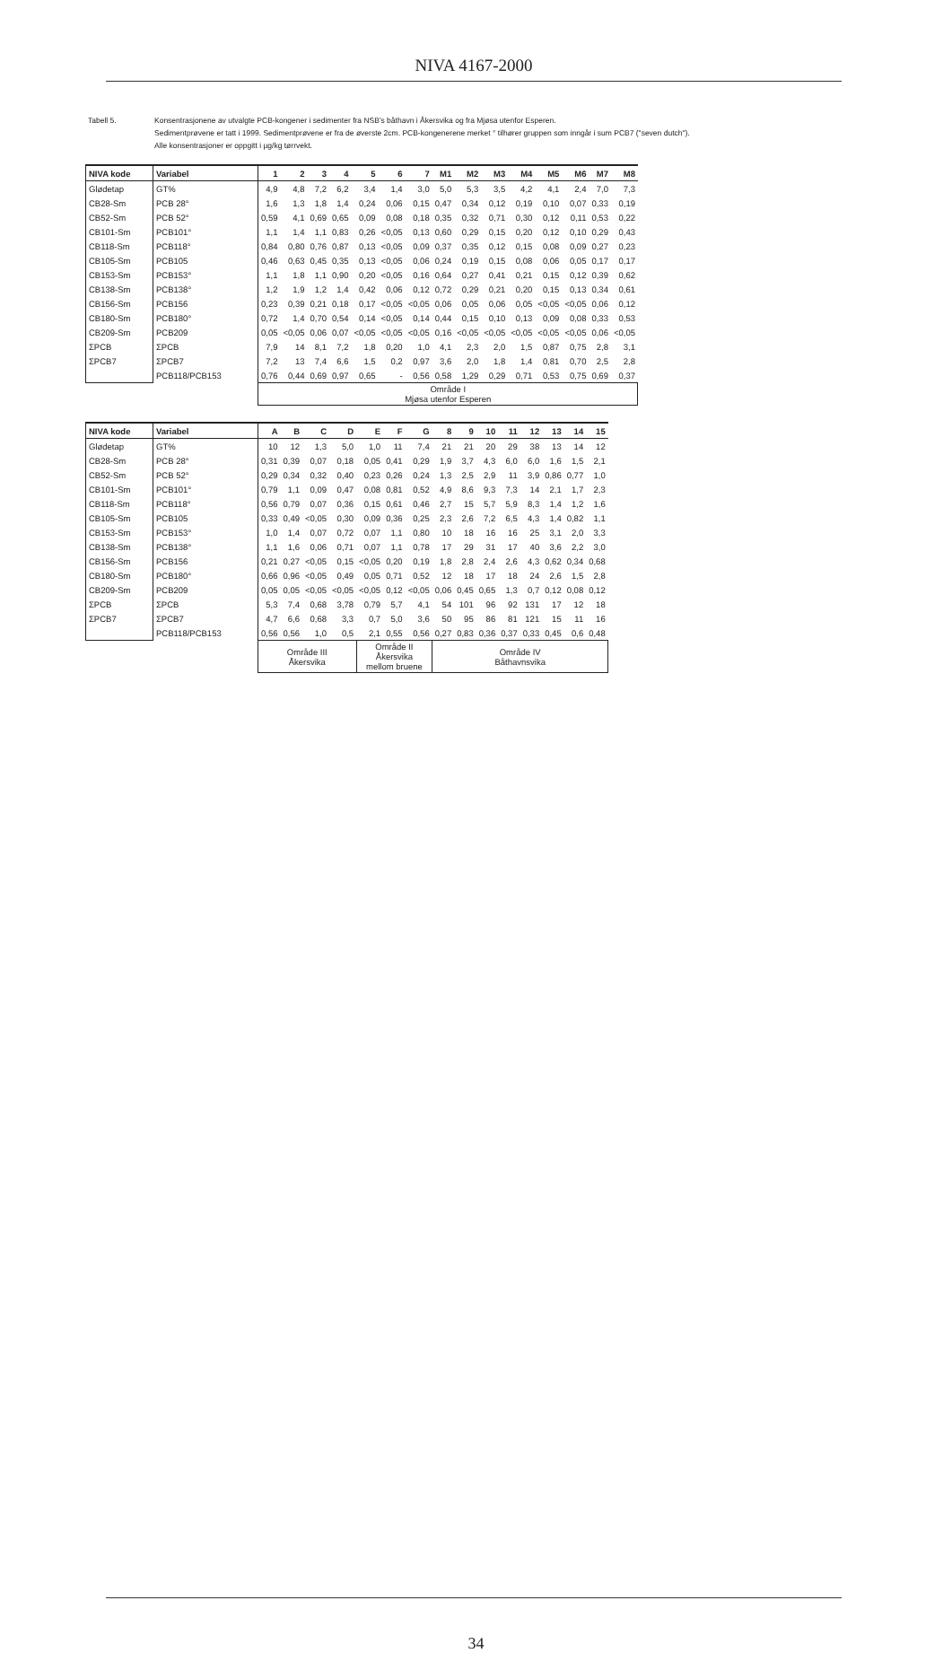NIVA 4167-2000
Tabell 5. Konsentrasjonene av utvalgte PCB-kongener i sedimenter fra NSB's båthavn i Åkersvika og fra Mjøsa utenfor Esperen.
Sedimentprøvene er tatt i 1999. Sedimentprøvene er fra de øverste 2cm. PCB-kongenerene merket ° tilhører gruppen som inngår i sum PCB7 ("seven dutch").
Alle konsentrasjoner er oppgitt i µg/kg tørrvekt.
| NIVA kode | Variabel | 1 | 2 | 3 | 4 | 5 | 6 | 7 | M1 | M2 | M3 | M4 | M5 | M6 | M7 | M8 |
| --- | --- | --- | --- | --- | --- | --- | --- | --- | --- | --- | --- | --- | --- | --- | --- | --- |
| Glødetap | GT% | 4,9 | 4,8 | 7,2 | 6,2 | 3,4 | 1,4 | 3,0 | 5,0 | 5,3 | 3,5 | 4,2 | 4,1 | 2,4 | 7,0 | 7,3 |
| CB28-Sm | PCB 28° | 1,6 | 1,3 | 1,8 | 1,4 | 0,24 | 0,06 | 0,15 | 0,47 | 0,34 | 0,12 | 0,19 | 0,10 | 0,07 | 0,33 | 0,19 |
| CB52-Sm | PCB 52° | 0,59 | 4,1 | 0,69 | 0,65 | 0,09 | 0,08 | 0,18 | 0,35 | 0,32 | 0,71 | 0,30 | 0,12 | 0,11 | 0,53 | 0,22 |
| CB101-Sm | PCB101° | 1,1 | 1,4 | 1,1 | 0,83 | 0,26 | <0,05 | 0,13 | 0,60 | 0,29 | 0,15 | 0,20 | 0,12 | 0,10 | 0,29 | 0,43 |
| CB118-Sm | PCB118° | 0,84 | 0,80 | 0,76 | 0,87 | 0,13 | <0,05 | 0,09 | 0,37 | 0,35 | 0,12 | 0,15 | 0,08 | 0,09 | 0,27 | 0,23 |
| CB105-Sm | PCB105 | 0,46 | 0,63 | 0,45 | 0,35 | 0,13 | <0,05 | 0,06 | 0,24 | 0,19 | 0,15 | 0,08 | 0,06 | 0,05 | 0,17 | 0,17 |
| CB153-Sm | PCB153° | 1,1 | 1,8 | 1,1 | 0,90 | 0,20 | <0,05 | 0,16 | 0,64 | 0,27 | 0,41 | 0,21 | 0,15 | 0,12 | 0,39 | 0,62 |
| CB138-Sm | PCB138° | 1,2 | 1,9 | 1,2 | 1,4 | 0,42 | 0,06 | 0,12 | 0,72 | 0,29 | 0,21 | 0,20 | 0,15 | 0,13 | 0,34 | 0,61 |
| CB156-Sm | PCB156 | 0,23 | 0,39 | 0,21 | 0,18 | 0,17 | <0,05 | <0,05 | 0,06 | 0,05 | 0,06 | 0,05 | <0,05 | <0,05 | 0,06 | 0,12 |
| CB180-Sm | PCB180° | 0,72 | 1,4 | 0,70 | 0,54 | 0,14 | <0,05 | 0,14 | 0,44 | 0,15 | 0,10 | 0,13 | 0,09 | 0,08 | 0,33 | 0,53 |
| CB209-Sm | PCB209 | 0,05 | <0,05 | 0,06 | 0,07 | <0,05 | <0,05 | <0,05 | 0,16 | <0,05 | <0,05 | <0,05 | <0,05 | <0,05 | 0,06 | <0,05 |
| ΣPCB | ΣPCB | 7,9 | 14 | 8,1 | 7,2 | 1,8 | 0,20 | 1,0 | 4,1 | 2,3 | 2,0 | 1,5 | 0,87 | 0,75 | 2,8 | 3,1 |
| ΣPCB7 | ΣPCB7 | 7,2 | 13 | 7,4 | 6,6 | 1,5 | 0,2 | 0,97 | 3,6 | 2,0 | 1,8 | 1,4 | 0,81 | 0,70 | 2,5 | 2,8 |
| | PCB118/PCB153 | 0,76 | 0,44 | 0,69 | 0,97 | 0,65 | - | 0,56 | 0,58 | 1,29 | 0,29 | 0,71 | 0,53 | 0,75 | 0,69 | 0,37 |
| | | Område I Mjøsa utenfor Esperen | | | | | | | | | | | | | | |
| NIVA kode | Variabel | A | B | C | D | E | F | G | 8 | 9 | 10 | 11 | 12 | 13 | 14 | 15 |
| --- | --- | --- | --- | --- | --- | --- | --- | --- | --- | --- | --- | --- | --- | --- | --- | --- |
| Glødetap | GT% | 10 | 12 | 1,3 | 5,0 | 1,0 | 11 | 7,4 | 21 | 21 | 20 | 29 | 38 | 13 | 14 | 12 |
| CB28-Sm | PCB 28° | 0,31 | 0,39 | 0,07 | 0,18 | 0,05 | 0,41 | 0,29 | 1,9 | 3,7 | 4,3 | 6,0 | 6,0 | 1,6 | 1,5 | 2,1 |
| CB52-Sm | PCB 52° | 0,29 | 0,34 | 0,32 | 0,40 | 0,23 | 0,26 | 0,24 | 1,3 | 2,5 | 2,9 | 11 | 3,9 | 0,86 | 0,77 | 1,0 |
| CB101-Sm | PCB101° | 0,79 | 1,1 | 0,09 | 0,47 | 0,08 | 0,81 | 0,52 | 4,9 | 8,6 | 9,3 | 7,3 | 14 | 2,1 | 1,7 | 2,3 |
| CB118-Sm | PCB118° | 0,56 | 0,79 | 0,07 | 0,36 | 0,15 | 0,61 | 0,46 | 2,7 | 15 | 5,7 | 5,9 | 8,3 | 1,4 | 1,2 | 1,6 |
| CB105-Sm | PCB105 | 0,33 | 0,49 | <0,05 | 0,30 | 0,09 | 0,36 | 0,25 | 2,3 | 2,6 | 7,2 | 6,5 | 4,3 | 1,4 | 0,82 | 1,1 |
| CB153-Sm | PCB153° | 1,0 | 1,4 | 0,07 | 0,72 | 0,07 | 1,1 | 0,80 | 10 | 18 | 16 | 16 | 25 | 3,1 | 2,0 | 3,3 |
| CB138-Sm | PCB138° | 1,1 | 1,6 | 0,06 | 0,71 | 0,07 | 1,1 | 0,78 | 17 | 29 | 31 | 17 | 40 | 3,6 | 2,2 | 3,0 |
| CB156-Sm | PCB156 | 0,21 | 0,27 | <0,05 | 0,15 | <0,05 | 0,20 | 0,19 | 1,8 | 2,8 | 2,4 | 2,6 | 4,3 | 0,62 | 0,34 | 0,68 |
| CB180-Sm | PCB180° | 0,66 | 0,96 | <0,05 | 0,49 | 0,05 | 0,71 | 0,52 | 12 | 18 | 17 | 18 | 24 | 2,6 | 1,5 | 2,8 |
| CB209-Sm | PCB209 | 0,05 | 0,05 | <0,05 | <0,05 | <0,05 | 0,12 | <0,05 | 0,06 | 0,45 | 0,65 | 1,3 | 0,7 | 0,12 | 0,08 | 0,12 |
| ΣPCB | ΣPCB | 5,3 | 7,4 | 0,68 | 3,78 | 0,79 | 5,7 | 4,1 | 54 | 101 | 96 | 92 | 131 | 17 | 12 | 18 |
| ΣPCB7 | ΣPCB7 | 4,7 | 6,6 | 0,68 | 3,3 | 0,7 | 5,0 | 3,6 | 50 | 95 | 86 | 81 | 121 | 15 | 11 | 16 |
| | PCB118/PCB153 | 0,56 | 0,56 | 1,0 | 0,5 | 2,1 | 0,55 | 0,56 | 0,27 | 0,83 | 0,36 | 0,37 | 0,33 | 0,45 | 0,6 | 0,48 |
| | | Område III Åkersvika | | | | Område II Åkersvika mellom bruene | | | Område IV Båthavnsvika | | | | | | | |
34